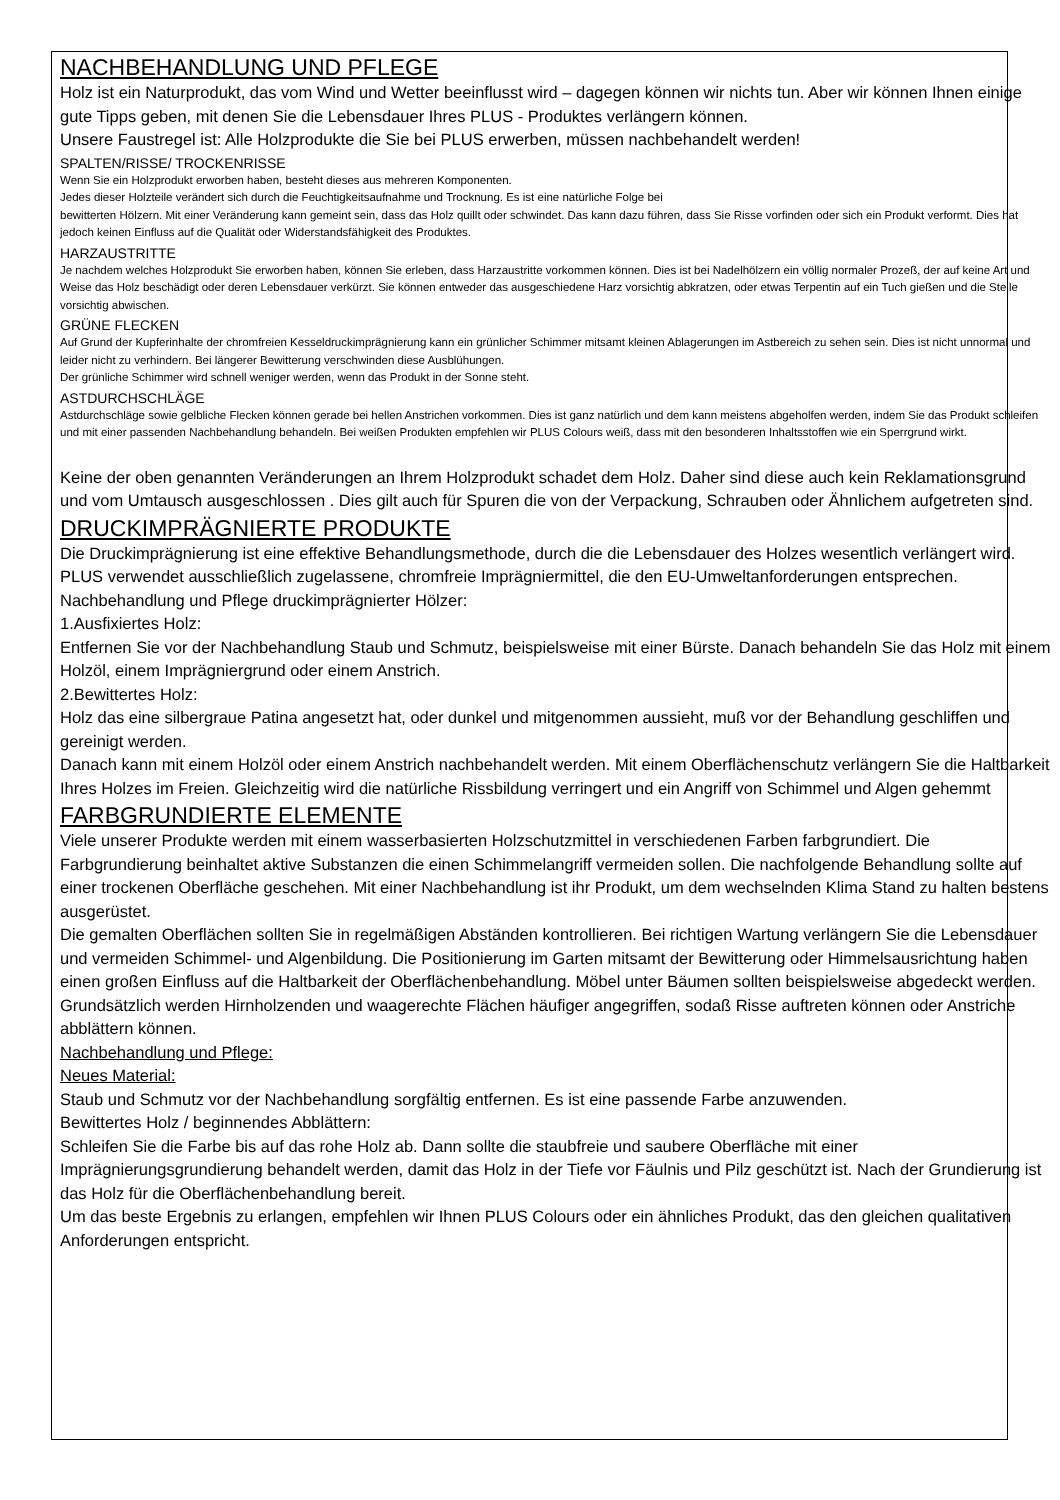NACHBEHANDLUNG UND PFLEGE
Holz ist ein Naturprodukt, das vom Wind und Wetter beeinflusst wird – dagegen können wir nichts tun. Aber wir können Ihnen einige gute Tipps geben, mit denen Sie die Lebensdauer Ihres PLUS - Produktes verlängern können.
Unsere Faustregel ist: Alle Holzprodukte die Sie bei PLUS erwerben, müssen nachbehandelt werden!
SPALTEN/RISSE/ TROCKENRISSE
Wenn Sie ein Holzprodukt erworben haben, besteht dieses aus mehreren Komponenten.
Jedes dieser Holzteile verändert sich durch die Feuchtigkeitsaufnahme und Trocknung. Es ist eine natürliche Folge bei
bewitterten Hölzern. Mit einer Veränderung kann gemeint sein, dass das Holz quillt oder schwindet. Das kann dazu führen, dass Sie Risse vorfinden oder sich ein Produkt verformt. Dies hat jedoch keinen Einfluss auf die Qualität oder Widerstandsfähigkeit des Produktes.
HARZAUSTRITTE
Je nachdem welches Holzprodukt Sie erworben haben, können Sie erleben, dass Harzaustritte vorkommen können. Dies ist bei Nadelhölzern ein völlig normaler Prozeß, der auf keine Art und Weise das Holz beschädigt oder deren Lebensdauer verkürzt. Sie können entweder das ausgeschiedene Harz vorsichtig abkratzen, oder etwas Terpentin auf ein Tuch gießen und die Stelle vorsichtig abwischen.
GRÜNE FLECKEN
Auf Grund der Kupferinhalte der chromfreien Kesseldruckimprägnierung kann ein grünlicher Schimmer mitsamt kleinen Ablagerungen im Astbereich zu sehen sein. Dies ist nicht unnormal und leider nicht zu verhindern. Bei längerer Bewitterung verschwinden diese Ausblühungen.
Der grünliche Schimmer wird schnell weniger werden, wenn das Produkt in der Sonne steht.
ASTDURCHSCHLÄGE
Astdurchschläge sowie gelbliche Flecken können gerade bei hellen Anstrichen vorkommen. Dies ist ganz natürlich und dem kann meistens abgeholfen werden, indem Sie das Produkt schleifen und mit einer passenden Nachbehandlung behandeln. Bei weißen Produkten empfehlen wir PLUS Colours weiß, dass mit den besonderen Inhaltsstoffen wie ein Sperrgrund wirkt.
Keine der oben genannten Veränderungen an Ihrem Holzprodukt schadet dem Holz. Daher sind diese auch kein Reklamationsgrund und vom Umtausch ausgeschlossen . Dies gilt auch für Spuren die von der Verpackung, Schrauben oder Ähnlichem aufgetreten sind.
DRUCKIMPRÄGNIERTE PRODUKTE
Die Druckimprägnierung ist eine effektive Behandlungsmethode, durch die die Lebensdauer des Holzes wesentlich verlängert wird. PLUS verwendet ausschließlich zugelassene, chromfreie Imprägniermittel, die den EU-Umweltanforderungen entsprechen.
Nachbehandlung und Pflege druckimprägnierter Hölzer:
1.Ausfixiertes Holz:
Entfernen Sie vor der Nachbehandlung Staub und Schmutz, beispielsweise mit einer Bürste. Danach behandeln Sie das Holz mit einem Holzöl, einem Imprägniergrund oder einem Anstrich.
2.Bewittertes Holz:
Holz das eine silbergraue Patina angesetzt hat, oder dunkel und mitgenommen aussieht, muß vor der Behandlung geschliffen und gereinigt werden.
Danach kann mit einem Holzöl oder einem Anstrich nachbehandelt werden. Mit einem Oberflächenschutz verlängern Sie die Haltbarkeit Ihres Holzes im Freien. Gleichzeitig wird die natürliche Rissbildung verringert und ein Angriff von Schimmel und Algen gehemmt
FARBGRUNDIERTE ELEMENTE
Viele unserer Produkte werden mit einem wasserbasierten Holzschutzmittel in verschiedenen Farben farbgrundiert. Die Farbgrundierung beinhaltet aktive Substanzen die einen Schimmelangriff vermeiden sollen. Die nachfolgende Behandlung sollte auf einer trockenen Oberfläche geschehen. Mit einer Nachbehandlung ist ihr Produkt, um dem wechselnden Klima Stand zu halten bestens ausgerüstet.
Die gemalten Oberflächen sollten Sie in regelmäßigen Abständen kontrollieren. Bei richtigen Wartung verlängern Sie die Lebensdauer und vermeiden Schimmel- und Algenbildung. Die Positionierung im Garten mitsamt der Bewitterung oder Himmelsausrichtung haben einen großen Einfluss auf die Haltbarkeit der Oberflächenbehandlung. Möbel unter Bäumen sollten beispielsweise abgedeckt werden. Grundsätzlich werden Hirnholzenden und waagerechte Flächen häufiger angegriffen, sodaß Risse auftreten können oder Anstriche abblättern können.
Nachbehandlung und Pflege:
Neues Material:
Staub und Schmutz vor der Nachbehandlung sorgfältig entfernen. Es ist eine passende Farbe anzuwenden.
Bewittertes Holz / beginnendes Abblättern:
Schleifen Sie die Farbe bis auf das rohe Holz ab. Dann sollte die staubfreie und saubere Oberfläche mit einer Imprägnierungsgrundierung behandelt werden, damit das Holz in der Tiefe vor Fäulnis und Pilz geschützt ist. Nach der Grundierung ist das Holz für die Oberflächenbehandlung bereit.
Um das beste Ergebnis zu erlangen, empfehlen wir Ihnen PLUS Colours oder ein ähnliches Produkt, das den gleichen qualitativen Anforderungen entspricht.